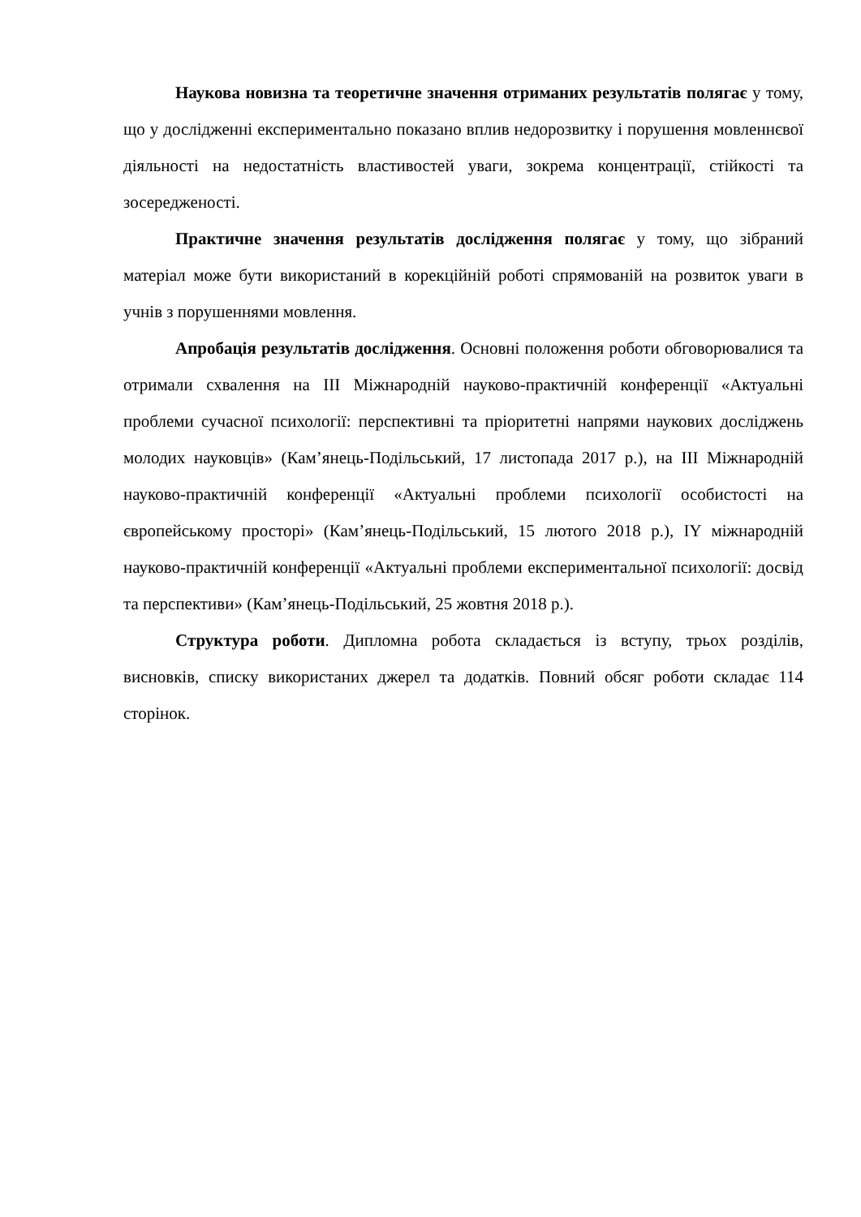Наукова новизна та теоретичне значення отриманих результатів полягає у тому, що у дослідженні експериментально показано вплив недорозвитку і порушення мовленнєвої діяльності на недостатність властивостей уваги, зокрема концентрації, стійкості та зосередженості.
Практичне значення результатів дослідження полягає у тому, що зібраний матеріал може бути використаний в корекційній роботі спрямованій на розвиток уваги в учнів з порушеннями мовлення.
Апробація результатів дослідження. Основні положення роботи обговорювалися та отримали схвалення на ІІІ Міжнародній науково-практичній конференції «Актуальні проблеми сучасної психології: перспективні та пріоритетні напрями наукових досліджень молодих науковців» (Кам’янець-Подільський, 17 листопада 2017 р.), на ІІІ Міжнародній науково-практичній конференції «Актуальні проблеми психології особистості на європейському просторі» (Кам’янець-Подільський, 15 лютого 2018 р.), ІY міжнародній науково-практичній конференції «Актуальні проблеми експериментальної психології: досвід та перспективи» (Кам’янець-Подільський, 25 жовтня 2018 р.).
Структура роботи. Дипломна робота складається із вступу, трьох розділів, висновків, списку використаних джерел та додатків. Повний обсяг роботи складає 114 сторінок.